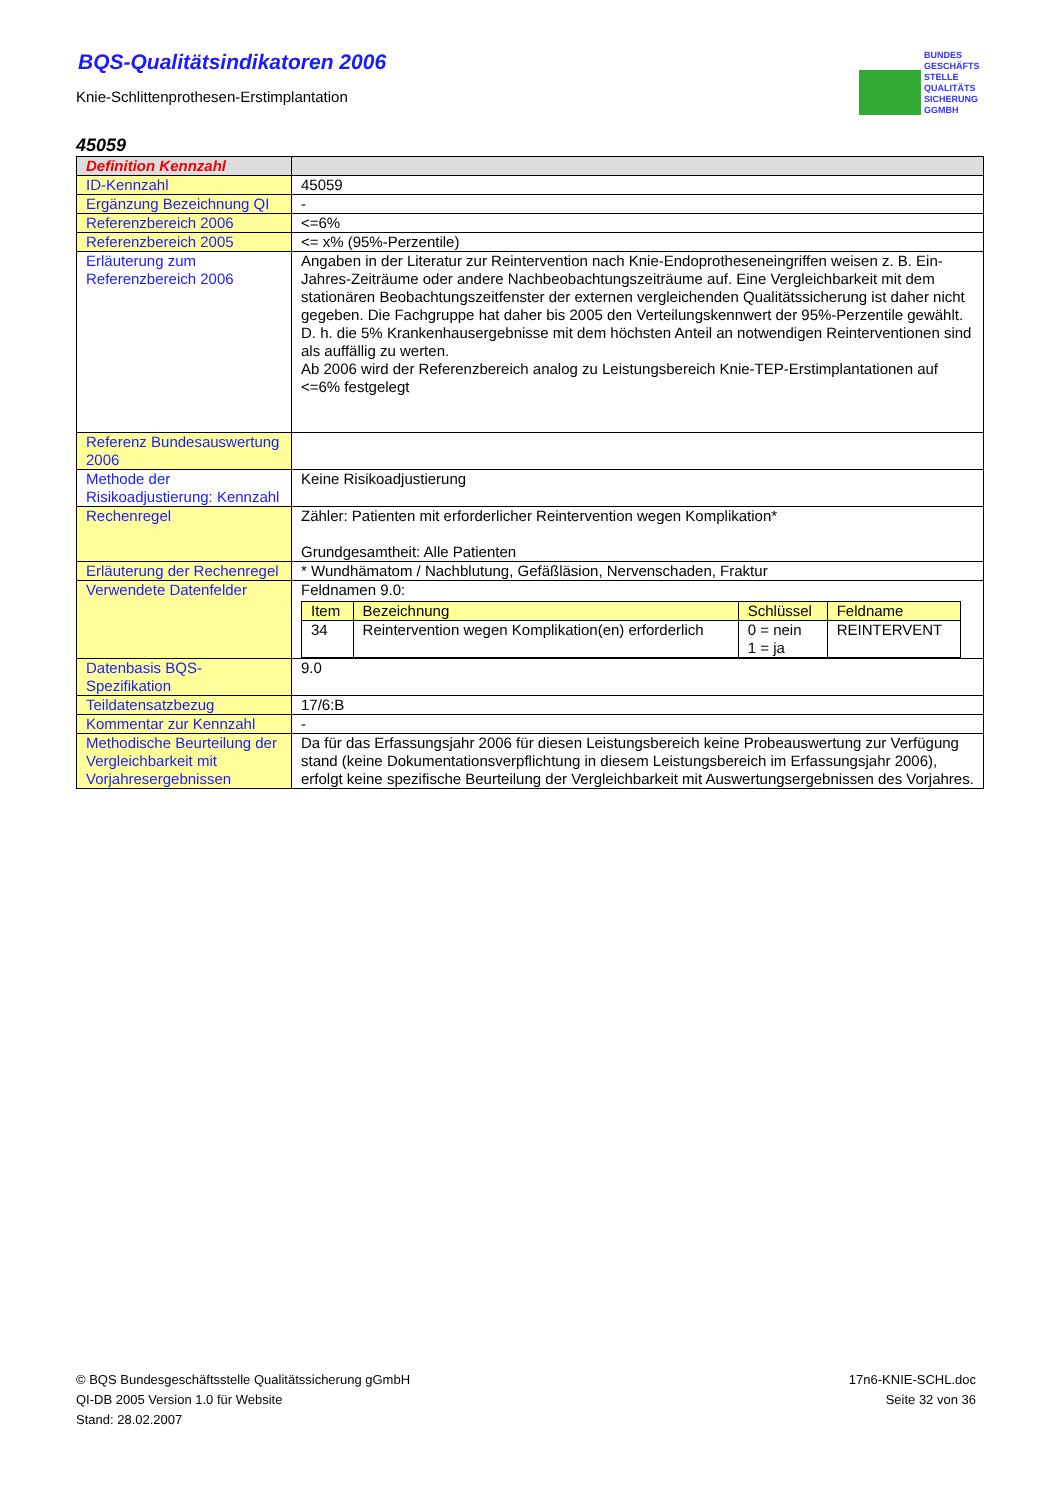BUNDES
GESCHÄFTS
STELLE
QUALITÄTS
SICHERUNG
GGMBH
BQS-Qualitätsindikatoren 2006
Knie-Schlittenprothesen-Erstimplantation
45059
| Definition Kennzahl | |
| ID-Kennzahl | 45059 |
| Ergänzung Bezeichnung QI | - |
| Referenzbereich 2006 | <=6% |
| Referenzbereich 2005 | <= x% (95%-Perzentile) |
| Erläuterung zum Referenzbereich 2006 | Angaben in der Literatur zur Reintervention nach Knie-Endoprotheseneingriffen weisen z. B. Ein-Jahres-Zeiträume oder andere Nachbeobachtungszeiträume auf. Eine Vergleichbarkeit mit dem stationären Beobachtungszeitfenster der externen vergleichenden Qualitätssicherung ist daher nicht gegeben. Die Fachgruppe hat daher bis 2005 den Verteilungskennwert der 95%-Perzentile gewählt. D. h. die 5% Krankenhausergebnisse mit dem höchsten Anteil an notwendigen Reinterventionen sind als auffällig zu werten. Ab 2006 wird der Referenzbereich analog zu Leistungsbereich Knie-TEP-Erstimplantationen auf <=6% festgelegt |
| Referenz Bundesauswertung 2006 | |
| Methode der Risikoadjustierung: Kennzahl | Keine Risikoadjustierung |
| Rechenregel | Zähler: Patienten mit erforderlicher Reintervention wegen Komplikation* Grundgesamtheit: Alle Patienten |
| Erläuterung der Rechenregel | * Wundhämatom / Nachblutung, Gefäßläsion, Nervenschaden, Fraktur |
| Verwendete Datenfelder | Feldnamen 9.0: / Item / Bezeichnung / Schlüssel / Feldname / / --- / --- / --- / --- / / 34 / Reintervention wegen Komplikation(en) erforderlich / 0 = nein 1 = ja / REINTERVENT / |
| Datenbasis BQS-Spezifikation | 9.0 |
| Teildatensatzbezug | 17/6:B |
| Kommentar zur Kennzahl | - |
| Methodische Beurteilung der Vergleichbarkeit mit Vorjahresergebnissen | Da für das Erfassungsjahr 2006 für diesen Leistungsbereich keine Probeauswertung zur Verfügung stand (keine Dokumentationsverpflichtung in diesem Leistungsbereich im Erfassungsjahr 2006), erfolgt keine spezifische Beurteilung der Vergleichbarkeit mit Auswertungsergebnissen des Vorjahres. |
© BQS Bundesgeschäftsstelle Qualitätssicherung gGmbH
QI-DB 2005 Version 1.0 für Website
Stand: 28.02.2007
17n6-KNIE-SCHL.doc
Seite 32 von 36